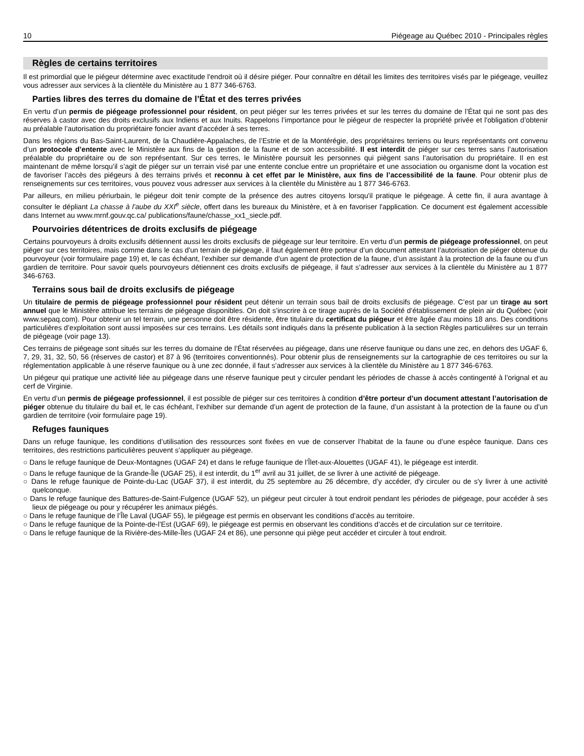10 Piégeage au Québec 2010 - Principales règles
Règles de certains territoires
Il est primordial que le piégeur détermine avec exactitude l'endroit où il désire piéger. Pour connaître en détail les limites des territoires visés par le piégeage, veuillez vous adresser aux services à la clientèle du Ministère au 1 877 346-6763.
Parties libres des terres du domaine de l’État et des terres privées
En vertu d’un permis de piégeage professionnel pour résident, on peut piéger sur les terres privées et sur les terres du domaine de l’État qui ne sont pas des réserves à castor avec des droits exclusifs aux Indiens et aux Inuits. Rappelons l’importance pour le piégeur de respecter la propriété privée et l'obligation d’obtenir au préalable l’autorisation du propriétaire foncier avant d’accéder à ses terres.
Dans les régions du Bas-Saint-Laurent, de la Chaudière-Appalaches, de l’Estrie et de la Montérégie, des propriétaires terriens ou leurs représentants ont convenu d’un protocole d’entente avec le Ministère aux fins de la gestion de la faune et de son accessibilité. Il est interdit de piéger sur ces terres sans l’autorisation préalable du propriétaire ou de son représentant. Sur ces terres, le Ministère poursuit les personnes qui piègent sans l’autorisation du propriétaire. Il en est maintenant de même lorsqu’il s’agit de piéger sur un terrain visé par une entente conclue entre un propriétaire et une association ou organisme dont la vocation est de favoriser l’accès des piégeurs à des terrains privés et reconnu à cet effet par le Ministère, aux fins de l’accessibilité de la faune. Pour obtenir plus de renseignements sur ces territoires, vous pouvez vous adresser aux services à la clientèle du Ministère au 1 877 346-6763.
Par ailleurs, en milieu périurbain, le piégeur doit tenir compte de la présence des autres citoyens lorsqu'il pratique le piégeage. À cette fin, il aura avantage à consulter le dépliant La chasse à l’aube du XXI<sup>e</sup> siècle, offert dans les bureaux du Ministère, et à en favoriser l'application. Ce document est également accessible dans Internet au www.mrnf.gouv.qc.ca/ publications/faune/chasse_xx1_siecle.pdf.
Pourvoiries détentrices de droits exclusifs de piégeage
Certains pourvoyeurs à droits exclusifs détiennent aussi les droits exclusifs de piégeage sur leur territoire. En vertu d’un permis de piégeage professionnel, on peut piéger sur ces territoires, mais comme dans le cas d'un terrain de piégeage, il faut également être porteur d’un document attestant l’autorisation de piéger obtenue du pourvoyeur (voir formulaire page 19) et, le cas échéant, l’exhiber sur demande d’un agent de protection de la faune, d’un assistant à la protection de la faune ou d’un gardien de territoire. Pour savoir quels pourvoyeurs détiennent ces droits exclusifs de piégeage, il faut s’adresser aux services à la clientèle du Ministère au 1 877 346-6763.
Terrains sous bail de droits exclusifs de piégeage
Un titulaire de permis de piégeage professionnel pour résident peut détenir un terrain sous bail de droits exclusifs de piégeage. C’est par un tirage au sort annuel que le Ministère attribue les terrains de piégeage disponibles. On doit s’inscrire à ce tirage auprès de la Société d’établissement de plein air du Québec (voir www.sepaq.com). Pour obtenir un tel terrain, une personne doit être résidente, être titulaire du certificat du piégeur et être âgée d'au moins 18 ans. Des conditions particulières d’exploitation sont aussi imposées sur ces terrains. Les détails sont indiqués dans la présente publication à la section Règles particulières sur un terrain de piégeage (voir page 13).
Ces terrains de piégeage sont situés sur les terres du domaine de l’État réservées au piégeage, dans une réserve faunique ou dans une zec, en dehors des UGAF 6, 7, 29, 31, 32, 50, 56 (réserves de castor) et 87 à 96 (territoires conventionnés). Pour obtenir plus de renseignements sur la cartographie de ces territoires ou sur la réglementation applicable à une réserve faunique ou à une zec donnée, il faut s’adresser aux services à la clientèle du Ministère au 1 877 346-6763.
Un piégeur qui pratique une activité liée au piégeage dans une réserve faunique peut y circuler pendant les périodes de chasse à accès contingenté à l’orignal et au cerf de Virginie.
En vertu d’un permis de piégeage professionnel, il est possible de piéger sur ces territoires à condition d’être porteur d’un document attestant l’autorisation de piéger obtenue du titulaire du bail et, le cas échéant, l’exhiber sur demande d’un agent de protection de la faune, d’un assistant à la protection de la faune ou d’un gardien de territoire (voir formulaire page 19).
Refuges fauniques
Dans un refuge faunique, les conditions d’utilisation des ressources sont fixées en vue de conserver l’habitat de la faune ou d’une espèce faunique. Dans ces territoires, des restrictions particulières peuvent s’appliquer au piégeage.
○ Dans le refuge faunique de Deux-Montagnes (UGAF 24) et dans le refuge faunique de l’Îlet-aux-Alouettes (UGAF 41), le piégeage est interdit.
○ Dans le refuge faunique de la Grande-Île (UGAF 25), il est interdit, du 1<sup>er</sup> avril au 31 juillet, de se livrer à une activité de piégeage.
○ Dans le refuge faunique de Pointe-du-Lac (UGAF 37), il est interdit, du 25 septembre au 26 décembre, d’y accéder, d'y circuler ou de s'y livrer à une activité quelconque.
○ Dans le refuge faunique des Battures-de-Saint-Fulgence (UGAF 52), un piégeur peut circuler à tout endroit pendant les périodes de piégeage, pour accéder à ses lieux de piégeage ou pour y récupérer les animaux piégés.
○ Dans le refuge faunique de l’Île Laval (UGAF 55), le piégeage est permis en observant les conditions d’accès au territoire.
○ Dans le refuge faunique de la Pointe-de-l’Est (UGAF 69), le piégeage est permis en observant les conditions d’accès et de circulation sur ce territoire.
○ Dans le refuge faunique de la Rivière-des-Mille-Îles (UGAF 24 et 86), une personne qui piège peut accéder et circuler à tout endroit.